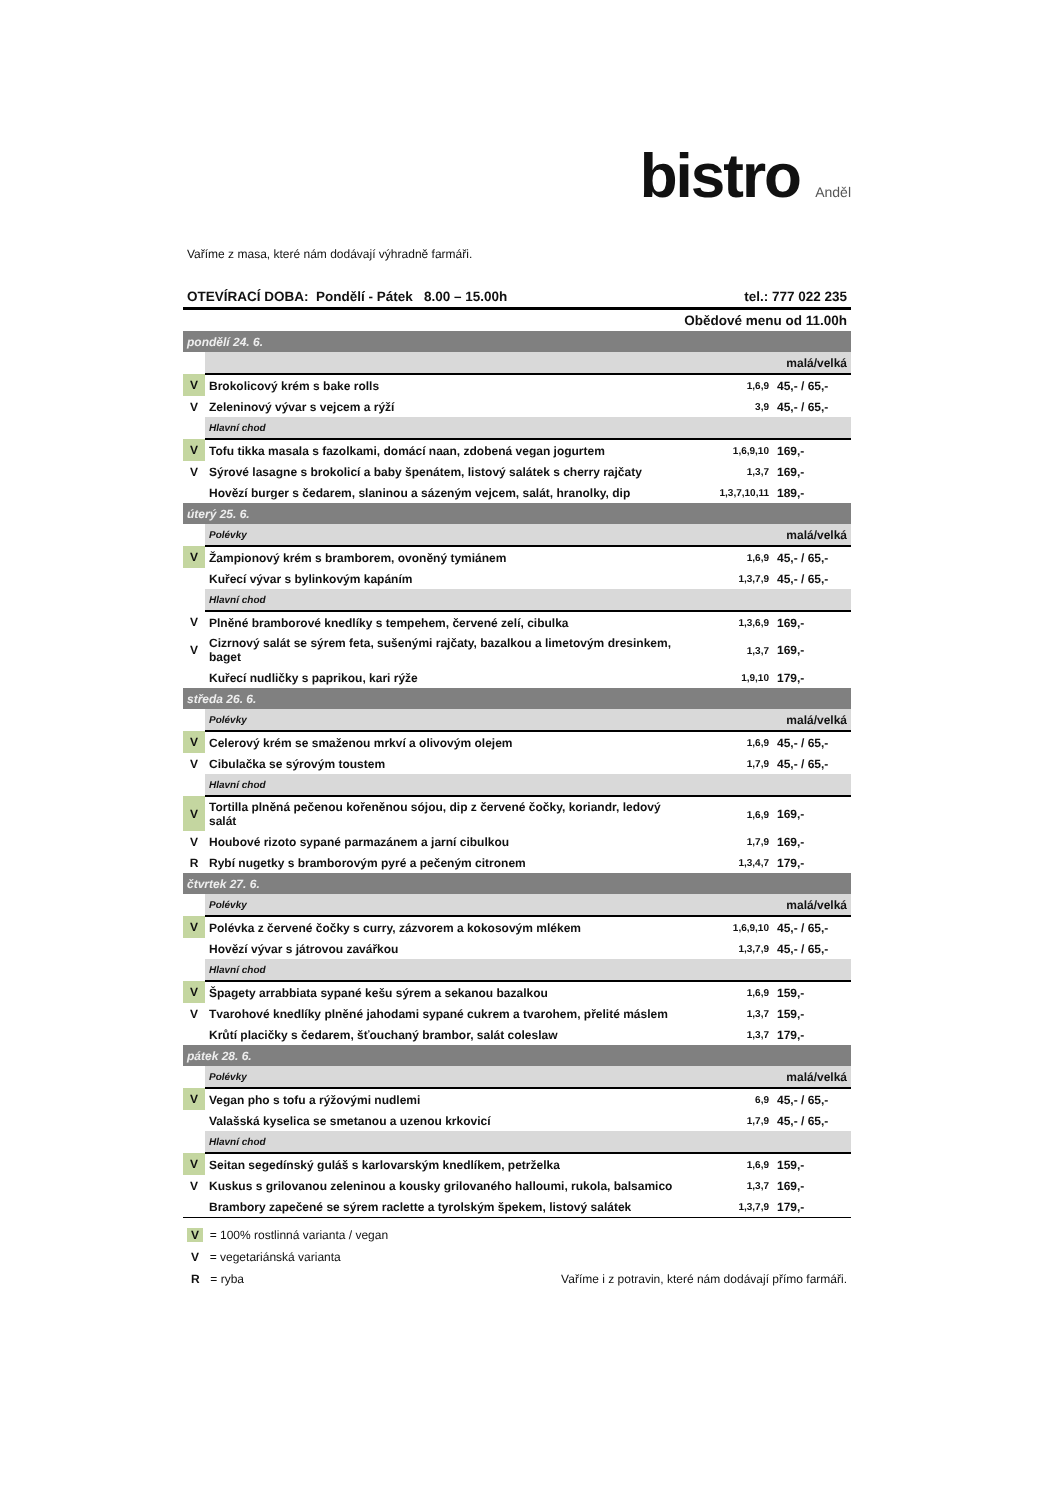bistro Anděl
Vaříme z masa, které nám dodávají výhradně farmáři.
OTEVÍRACÍ DOBA: Pondělí - Pátek 8.00 – 15.00h tel.: 777 022 235
Obědové menu od 11.00h
| pondělí 24. 6. | | | |
| | | malá/velká | |
| V | Brokolicový krém s bake rolls | 1,6,9 | 45,- / 65,- |
| V | Zeleninový vývar s vejcem a rýží | 3,9 | 45,- / 65,- |
| | Hlavní chod | | |
| V | Tofu tikka masala s fazolkami, domácí naan, zdobená vegan jogurtem | 1,6,9,10 | 169,- |
| V | Sýrové lasagne s brokolicí a baby špenátem, listový salátek s cherry rajčaty | 1,3,7 | 169,- |
| | Hovězí burger s čedarem, slaninou a sázeným vejcem, salát, hranolky, dip | 1,3,7,10,11 | 189,- |
| úterý 25. 6. | | | |
| | Polévky | malá/velká | |
| V | Žampionový krém s bramborem, ovoněný tymiánem | 1,6,9 | 45,- / 65,- |
| | Kuřecí vývar s bylinkovým kapáním | 1,3,7,9 | 45,- / 65,- |
| | Hlavní chod | | |
| V | Plněné bramborové knedlíky s tempehem, červené zelí, cibulka | 1,3,6,9 | 169,- |
| V | Cizrnový salát se sýrem feta, sušenými rajčaty, bazalkou a limetovým dresinkem, baget | 1,3,7 | 169,- |
| | Kuřecí nudličky s paprikou, kari rýže | 1,9,10 | 179,- |
| středa 26. 6. | | | |
| | Polévky | malá/velká | |
| V | Celerový krém se smaženou mrkví a olivovým olejem | 1,6,9 | 45,- / 65,- |
| V | Cibulačka se sýrovým toustem | 1,7,9 | 45,- / 65,- |
| | Hlavní chod | | |
| V | Tortilla plněná pečenou kořeněnou sójou, dip z červené čočky, koriandr, ledový salát | 1,6,9 | 169,- |
| V | Houbové rizoto sypané parmazánem a jarní cibulkou | 1,7,9 | 169,- |
| R | Rybí nugetky s bramborovým pyré a pečeným citronem | 1,3,4,7 | 179,- |
| čtvrtek 27. 6. | | | |
| | Polévky | malá/velká | |
| V | Polévka z červené čočky s curry, zázvorem a kokosovým mlékem | 1,6,9,10 | 45,- / 65,- |
| | Hovězí vývar s játrovou zavářkou | 1,3,7,9 | 45,- / 65,- |
| | Hlavní chod | | |
| V | Špagety arrabbiata sypané kešu sýrem a sekanou bazalkou | 1,6,9 | 159,- |
| V | Tvarohové knedlíky plněné jahodami sypané cukrem a tvarohem, přelité máslem | 1,3,7 | 159,- |
| | Krůtí placičky s čedarem, šťouchaný brambor, salát coleslaw | 1,3,7 | 179,- |
| pátek 28. 6. | | | |
| | Polévky | malá/velká | |
| V | Vegan pho s tofu a rýžovými nudlemi | 6,9 | 45,- / 65,- |
| | Valašská kyselica se smetanou a uzenou krkovicí | 1,7,9 | 45,- / 65,- |
| | Hlavní chod | | |
| V | Seitan segedínský guláš s karlovarským knedlíkem, petrželka | 1,6,9 | 159,- |
| V | Kuskus s grilovanou zeleninou a kousky grilovaného halloumi, rukola, balsamico | 1,3,7 | 169,- |
| | Brambory zapečené se sýrem raclette a tyrolským špekem, listový salátek | 1,3,7,9 | 179,- |
V = 100% rostlinná varianta / vegan
V = vegetariánská varianta
R = ryba Vaříme i z potravin, které nám dodávají přímo farmáři.